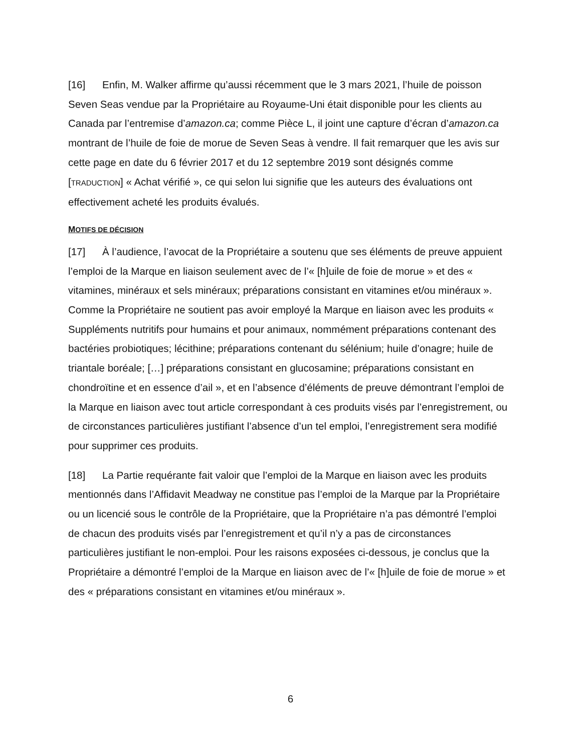[16] Enfin, M. Walker affirme qu’aussi récemment que le 3 mars 2021, l’huile de poisson Seven Seas vendue par la Propriétaire au Royaume-Uni était disponible pour les clients au Canada par l’entremise d’amazon.ca; comme Pièce L, il joint une capture d’écran d’amazon.ca montrant de l’huile de foie de morue de Seven Seas à vendre. Il fait remarquer que les avis sur cette page en date du 6 février 2017 et du 12 septembre 2019 sont désignés comme [TRADUCTION] « Achat vérifié », ce qui selon lui signifie que les auteurs des évaluations ont effectivement acheté les produits évalués.
MOTIFS DE DÉCISION
[17] À l’audience, l’avocat de la Propriétaire a soutenu que ses éléments de preuve appuient l’emploi de la Marque en liaison seulement avec de l’« [h]uile de foie de morue » et des « vitamines, minéraux et sels minéraux; préparations consistant en vitamines et/ou minéraux ». Comme la Propriétaire ne soutient pas avoir employé la Marque en liaison avec les produits « Suppléments nutritifs pour humains et pour animaux, nommément préparations contenant des bactéries probiotiques; lécithine; préparations contenant du sélénium; huile d’onagre; huile de triantale boréale; […] préparations consistant en glucosamine; préparations consistant en chondroïtine et en essence d’ail », et en l’absence d’éléments de preuve démontrant l’emploi de la Marque en liaison avec tout article correspondant à ces produits visés par l’enregistrement, ou de circonstances particulières justifiant l’absence d’un tel emploi, l’enregistrement sera modifié pour supprimer ces produits.
[18] La Partie requérante fait valoir que l’emploi de la Marque en liaison avec les produits mentionnés dans l’Affidavit Meadway ne constitue pas l’emploi de la Marque par la Propriétaire ou un licencié sous le contrôle de la Propriétaire, que la Propriétaire n’a pas démontré l’emploi de chacun des produits visés par l’enregistrement et qu’il n’y a pas de circonstances particulières justifiant le non-emploi. Pour les raisons exposées ci-dessous, je conclus que la Propriétaire a démontré l’emploi de la Marque en liaison avec de l’« [h]uile de foie de morue » et des « préparations consistant en vitamines et/ou minéraux ».
6